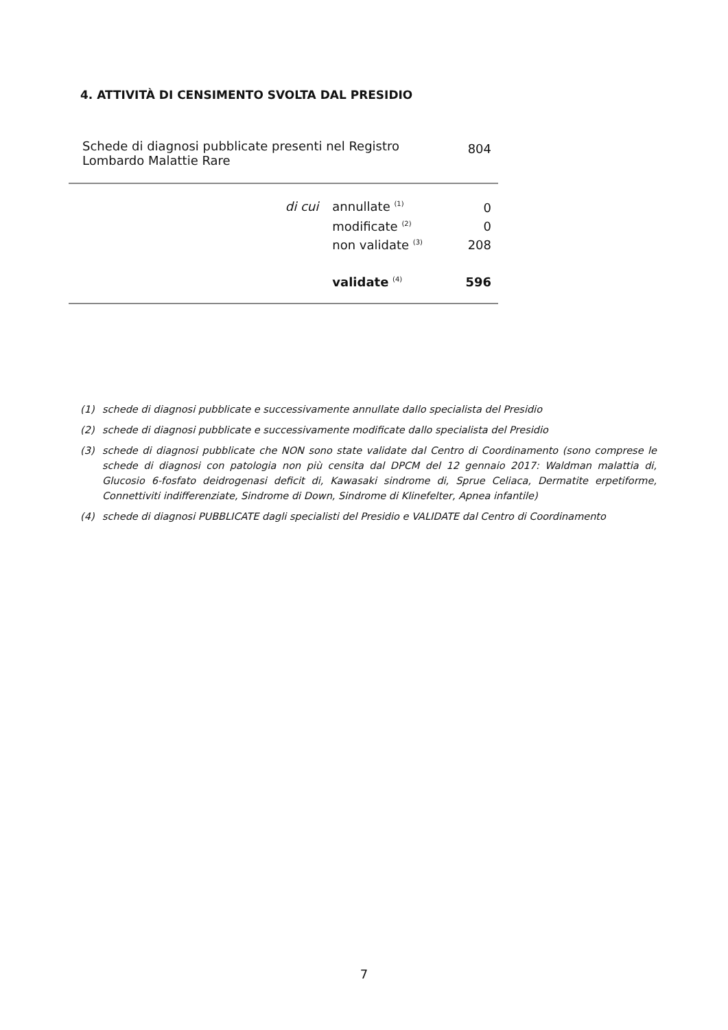4. ATTIVITÀ DI CENSIMENTO SVOLTA DAL PRESIDIO
| Schede di diagnosi pubblicate presenti nel Registro Lombardo Malattie Rare | | | 804 |
| | di cui | annullate <sup>(1)</sup> | 0 |
| | | modificate <sup>(2)</sup> | 0 |
| | | non validate <sup>(3)</sup> | 208 |
| | | validate <sup>(4)</sup> | 596 |
(1) schede di diagnosi pubblicate e successivamente annullate dallo specialista del Presidio
(2) schede di diagnosi pubblicate e successivamente modificate dallo specialista del Presidio
(3) schede di diagnosi pubblicate che NON sono state validate dal Centro di Coordinamento (sono comprese le schede di diagnosi con patologia non più censita dal DPCM del 12 gennaio 2017: Waldman malattia di, Glucosio 6-fosfato deidrogenasi deficit di, Kawasaki sindrome di, Sprue Celiaca, Dermatite erpetiforme, Connettiviti indifferenziate, Sindrome di Down, Sindrome di Klinefelter, Apnea infantile)
(4) schede di diagnosi PUBBLICATE dagli specialisti del Presidio e VALIDATE dal Centro di Coordinamento
7